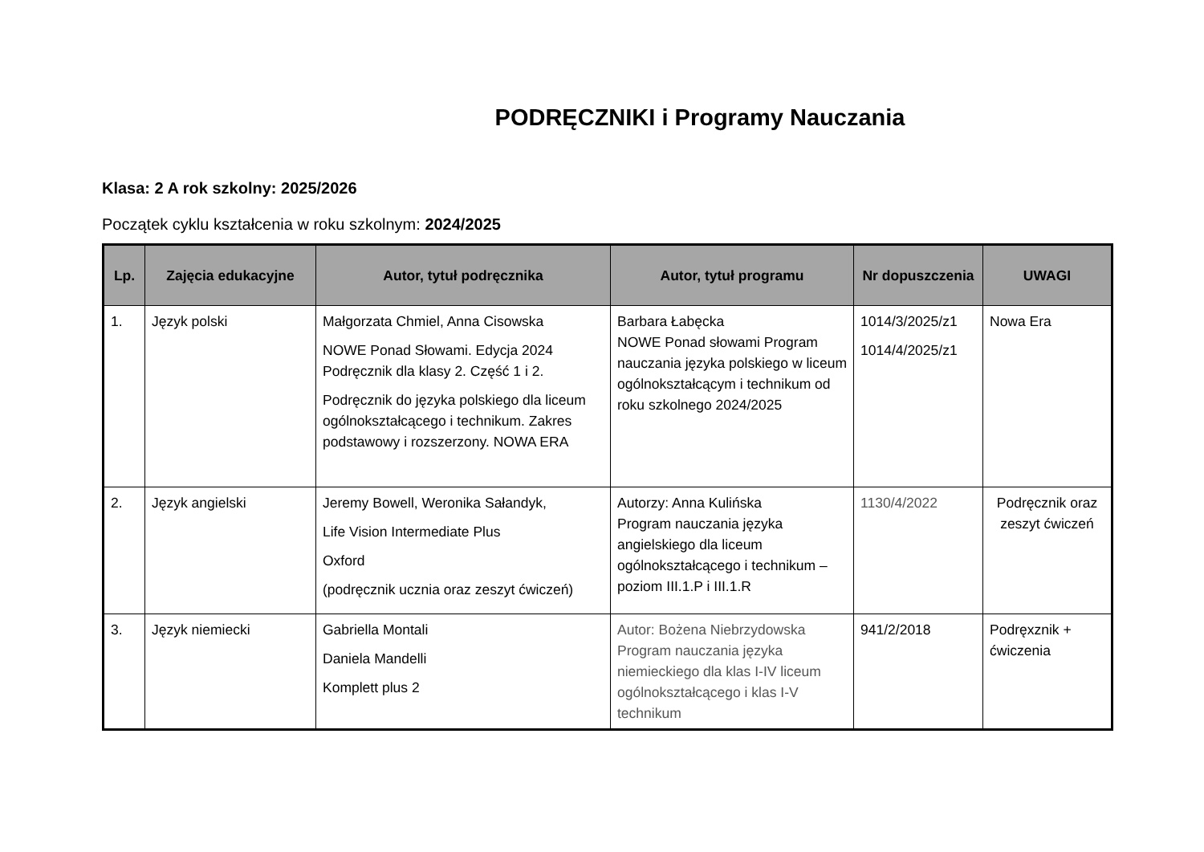PODRĘCZNIKI i Programy Nauczania
Klasa: 2 A rok szkolny: 2025/2026
Początek cyklu kształcenia w roku szkolnym: 2024/2025
| Lp. | Zajęcia edukacyjne | Autor, tytuł podręcznika | Autor, tytuł programu | Nr dopuszczenia | UWAGI |
| --- | --- | --- | --- | --- | --- |
| 1. | Język polski | Małgorzata Chmiel, Anna Cisowska NOWE Ponad Słowami. Edycja 2024 Podręcznik dla klasy 2. Część 1 i 2. Podręcznik do języka polskiego dla liceum ogólnokształcącego i technikum. Zakres podstawowy i rozszerzony. NOWA ERA | Barbara Łabęcka NOWE Ponad słowami Program nauczania języka polskiego w liceum ogólnokształcącym i technikum od roku szkolnego 2024/2025 | 1014/3/2025/z1 1014/4/2025/z1 | Nowa Era |
| 2. | Język angielski | Jeremy Bowell, Weronika Sałandyk, Life Vision Intermediate Plus Oxford (podręcznik ucznia oraz zeszyt ćwiczeń) | Autorzy: Anna Kulińska Program nauczania języka angielskiego dla liceum ogólnokształcącego i technikum – poziom III.1.P i III.1.R | 1130/4/2022 | Podręcznik oraz zeszyt ćwiczeń |
| 3. | Język niemiecki | Gabriella Montali Daniela Mandelli Komplett plus 2 | Autor: Bożena Niebrzydowska Program nauczania języka niemieckiego dla klas I-IV liceum ogólnokształcącego i klas I-V technikum | 941/2/2018 | Podręxznik + ćwiczenia |